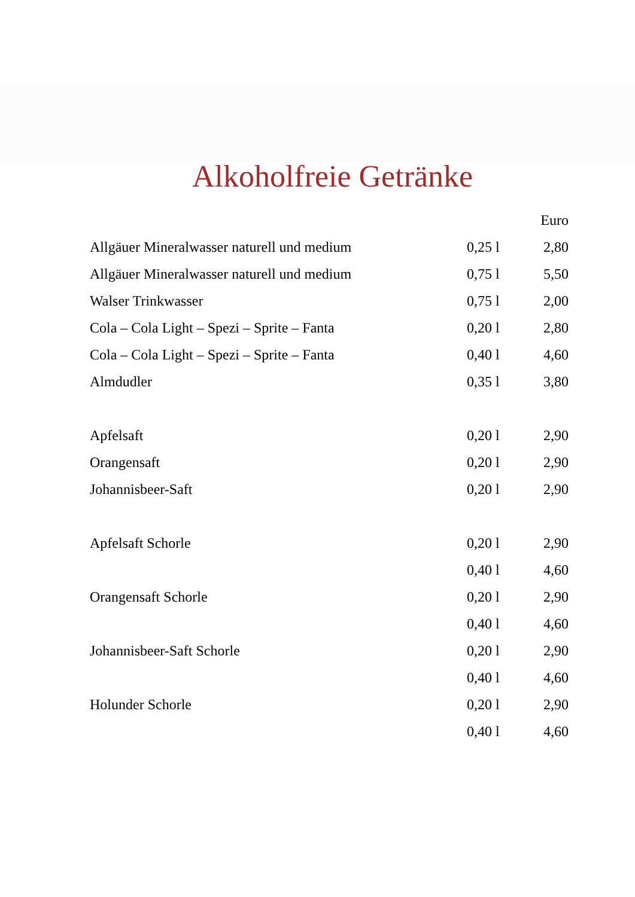Alkoholfreie Getränke
| | | Euro |
| --- | --- | --- |
| Allgäuer Mineralwasser naturell und medium | 0,25 l | 2,80 |
| Allgäuer Mineralwasser naturell und medium | 0,75 l | 5,50 |
| Walser Trinkwasser | 0,75 l | 2,00 |
| Cola – Cola Light – Spezi – Sprite – Fanta | 0,20 l | 2,80 |
| Cola – Cola Light – Spezi – Sprite – Fanta | 0,40 l | 4,60 |
| Almdudler | 0,35 l | 3,80 |
| Apfelsaft | 0,20 l | 2,90 |
| Orangensaft | 0,20 l | 2,90 |
| Johannisbeer-Saft | 0,20 l | 2,90 |
| Apfelsaft Schorle | 0,20 l | 2,90 |
| | 0,40 l | 4,60 |
| Orangensaft Schorle | 0,20 l | 2,90 |
| | 0,40 l | 4,60 |
| Johannisbeer-Saft Schorle | 0,20 l | 2,90 |
| | 0,40 l | 4,60 |
| Holunder Schorle | 0,20 l | 2,90 |
| | 0,40 l | 4,60 |